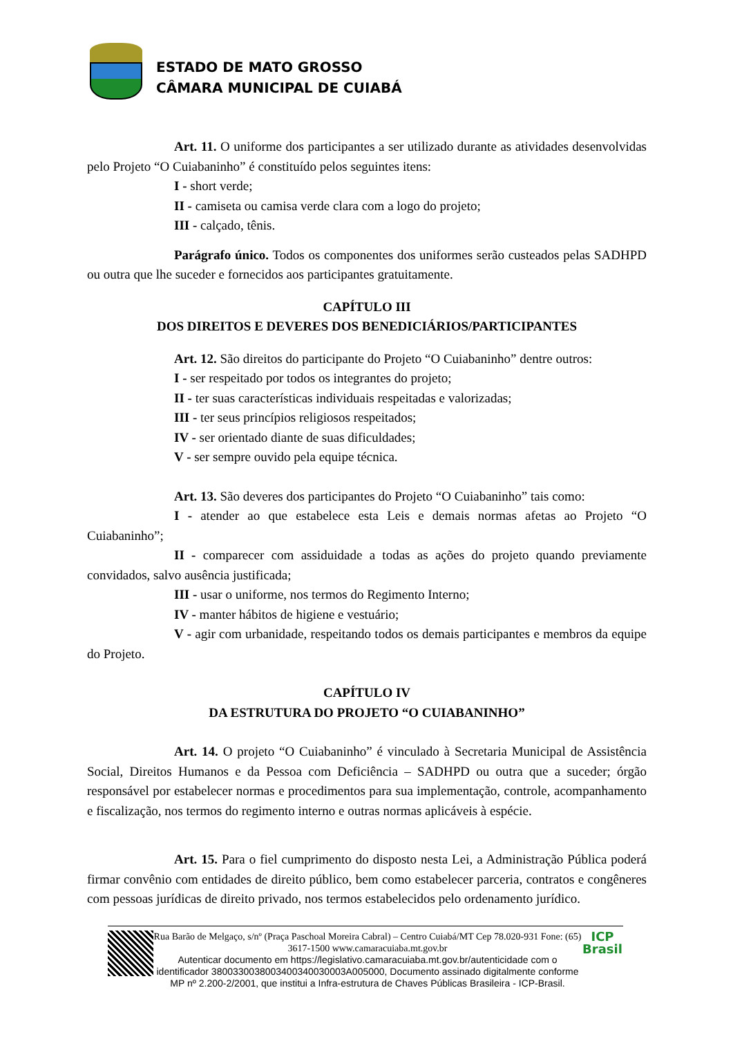ESTADO DE MATO GROSSO
CÂMARA MUNICIPAL DE CUIABÁ
Art. 11. O uniforme dos participantes a ser utilizado durante as atividades desenvolvidas pelo Projeto “O Cuiabaninho” é constituído pelos seguintes itens:
I - short verde;
II - camiseta ou camisa verde clara com a logo do projeto;
III - calçado, tênis.
Parágrafo único. Todos os componentes dos uniformes serão custeados pelas SADHPD ou outra que lhe suceder e fornecidos aos participantes gratuitamente.
CAPÍTULO III
DOS DIREITOS E DEVERES DOS BENEDICIÁRIOS/PARTICIPANTES
Art. 12. São direitos do participante do Projeto “O Cuiabaninho” dentre outros:
I - ser respeitado por todos os integrantes do projeto;
II - ter suas características individuais respeitadas e valorizadas;
III - ter seus princípios religiosos respeitados;
IV - ser orientado diante de suas dificuldades;
V - ser sempre ouvido pela equipe técnica.
Art. 13. São deveres dos participantes do Projeto “O Cuiabaninho” tais como:
I - atender ao que estabelece esta Leis e demais normas afetas ao Projeto “O Cuiabaninho”;
II - comparecer com assiduidade a todas as ações do projeto quando previamente convidados, salvo ausência justificada;
III - usar o uniforme, nos termos do Regimento Interno;
IV - manter hábitos de higiene e vestuário;
V - agir com urbanidade, respeitando todos os demais participantes e membros da equipe do Projeto.
CAPÍTULO IV
DA ESTRUTURA DO PROJETO “O CUIABANINHO”
Art. 14. O projeto “O Cuiabaninho” é vinculado à Secretaria Municipal de Assistência Social, Direitos Humanos e da Pessoa com Deficiência – SADHPD ou outra que a suceder; órgão responsável por estabelecer normas e procedimentos para sua implementação, controle, acompanhamento e fiscalização, nos termos do regimento interno e outras normas aplicáveis à espécie.
Art. 15. Para o fiel cumprimento do disposto nesta Lei, a Administração Pública poderá firmar convênio com entidades de direito público, bem como estabelecer parceria, contratos e congêneres com pessoas jurídicas de direito privado, nos termos estabelecidos pelo ordenamento jurídico.
Rua Barão de Melgaço, s/nº (Praça Paschoal Moreira Cabral) – Centro Cuiabá/MT Cep 78.020-931 Fone: (65) 3617-1500 www.camaracuiaba.mt.gov.br
Autenticar documento em https://legislativo.camaracuiaba.mt.gov.br/autenticidade com o identificador 3800330038003400340030003A005000, Documento assinado digitalmente conforme MP nº 2.200-2/2001, que institui a Infra-estrutura de Chaves Públicas Brasileira - ICP-Brasil.
ICP
Brasil